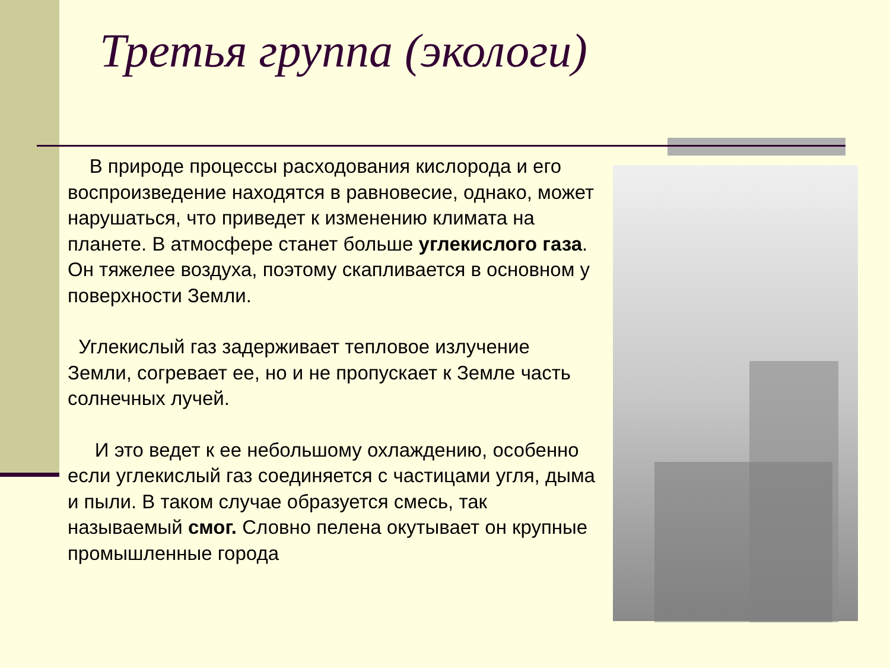Третья группа (экологи)
В природе процессы расходования кислорода и его воспроизведение находятся в равновесие, однако, может нарушаться, что приведет к изменению климата на планете. В атмосфере станет больше углекислого газа. Он тяжелее воздуха, поэтому скапливается в основном у поверхности Земли.
Углекислый газ задерживает тепловое излучение Земли, согревает ее, но и не пропускает к Земле часть солнечных лучей.
И это ведет к ее небольшому охлаждению, особенно если углекислый газ соединяется с частицами угля, дыма и пыли. В таком случае образуется смесь, так называемый смог. Словно пелена окутывает он крупные промышленные города